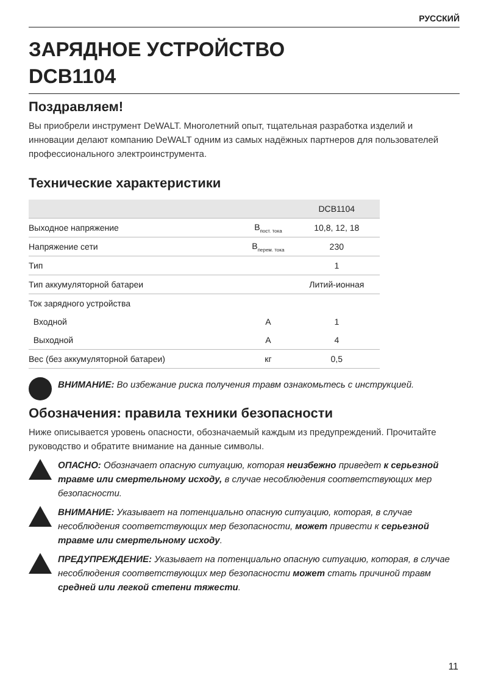РУССКИЙ
ЗАРЯДНОЕ УСТРОЙСТВО
DCB1104
Поздравляем!
Вы приобрели инструмент DeWALT. Многолетний опыт, тщательная разработка изделий и инновации делают компанию DeWALT одним из самых надёжных партнеров для пользователей профессионального электроинструмента.
Технические характеристики
| | | DCB1104 |
| --- | --- | --- |
| Выходное напряжение | В<sub>пост. тока</sub> | 10,8, 12, 18 |
| Напряжение сети | В<sub>перем. тока</sub> | 230 |
| Тип | | 1 |
| Тип аккумуляторной батареи | | Литий-ионная |
| Ток зарядного устройства | | |
| Входной | А | 1 |
| Выходной | А | 4 |
| Вес (без аккумуляторной батареи) | кг | 0,5 |
ВНИМАНИЕ: Во избежание риска получения травм ознакомьтесь с инструкцией.
Обозначения: правила техники безопасности
Ниже описывается уровень опасности, обозначаемый каждым из предупреждений. Прочитайте руководство и обратите внимание на данные символы.
ОПАСНО: Обозначает опасную ситуацию, которая неизбежно приведет к серьезной травме или смертельному исходу, в случае несоблюдения соответствующих мер безопасности.
ВНИМАНИЕ: Указывает на потенциально опасную ситуацию, которая, в случае несоблюдения соответствующих мер безопасности, может привести к серьезной травме или смертельному исходу.
ПРЕДУПРЕЖДЕНИЕ: Указывает на потенциально опасную ситуацию, которая, в случае несоблюдения соответствующих мер безопасности может стать причиной травм средней или легкой степени тяжести.
11